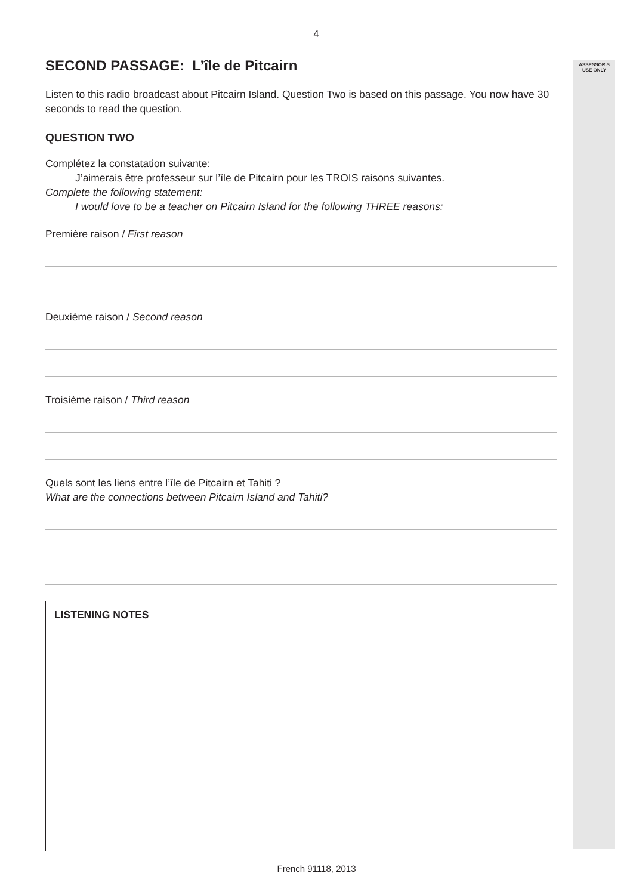ASSESSOR'S
USE ONLY
4
SECOND PASSAGE: L’île de Pitcairn
Listen to this radio broadcast about Pitcairn Island. Question Two is based on this passage. You now have 30 seconds to read the question.
QUESTION TWO
Complétez la constatation suivante:
J’aimerais être professeur sur l’île de Pitcairn pour les TROIS raisons suivantes.
Complete the following statement:
I would love to be a teacher on Pitcairn Island for the following THREE reasons:
Première raison / First reason
Deuxième raison / Second reason
Troisième raison / Third reason
Quels sont les liens entre l’île de Pitcairn et Tahiti ?
What are the connections between Pitcairn Island and Tahiti?
LISTENING NOTES
French 91118, 2013